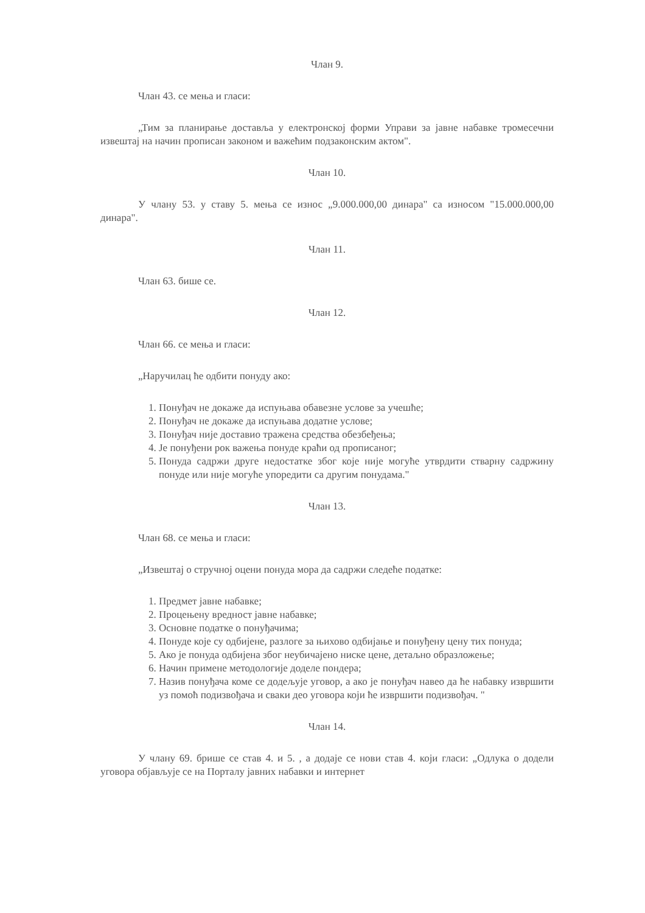Члан 9.
Члан 43. се мења и гласи:
„Тим за планирање доставља у електронској форми Управи за јавне набавке тромесечни извештај на начин прописан законом и важећим подзаконским актом".
Члан 10.
У члану 53. у ставу 5. мења се износ „9.000.000,00 динара" са износом "15.000.000,00 динара".
Члан 11.
Члан 63. бише се.
Члан 12.
Члан 66. се мења и гласи:
„Наручилац ће одбити понуду ако:
1. Понуђач не докаже да испуњава обавезне услове за учешће;
2. Понуђач не докаже да испуњава додатне услове;
3. Понуђач није доставио тражена средства обезбеђења;
4. Је понуђени рок важења понуде краћи од прописаног;
5. Понуда садржи друге недостатке због које није могуће утврдити стварну садржину понуде или није могуће упоредити са другим понудама."
Члан 13.
Члан 68. се мења и гласи:
„Извештај о стручној оцени понуда мора да садржи следеће податке:
1. Предмет јавне набавке;
2. Процењену вредност јавне набавке;
3. Основне податке о понуђачима;
4. Понуде које су одбијене, разлоге за њихово одбијање и понуђену цену тих понуда;
5. Ако је понуда одбијена због неубичајено ниске цене, детаљно образложење;
6. Начин примене методологије доделе пондера;
7. Назив понуђача коме се додељује уговор, а ако је понуђач навео да ће набавку извршити уз помоћ подизвођача и сваки део уговора који ће извршити подизвођач. "
Члан 14.
У члану 69. брише се став 4. и 5. , а додаје се нови став 4. који гласи: „Одлука о додели уговора објављује се на Порталу јавних набавки и интернет